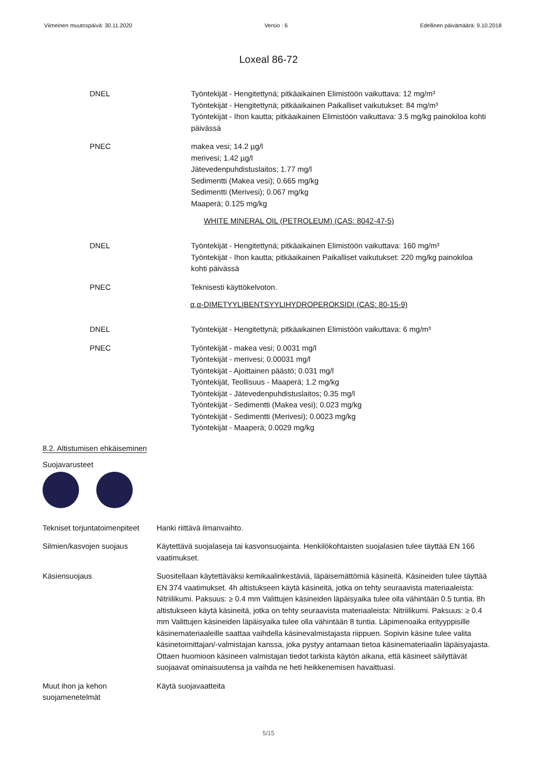Viimeinen muutospäivä: 30.11.2020 Versio : 6 Edellinen päivämäärä: 9.10.2018
Loxeal 86-72
DNEL Työntekijät - Hengitettynä; pitkäaikainen Elimistöön vaikuttava: 12 mg/m³
Työntekijät - Hengitettynä; pitkäaikainen Paikalliset vaikutukset: 84 mg/m³
Työntekijät - Ihon kautta; pitkäaikainen Elimistöön vaikuttava: 3.5 mg/kg painokiloa kohti päivässä
PNEC makea vesi; 14.2 µg/l
merivesi; 1.42 µg/l
Jätevedenpuhdistuslaitos; 1.77 mg/l
Sedimentti (Makea vesi); 0.665 mg/kg
Sedimentti (Merivesi); 0.067 mg/kg
Maaperä; 0.125 mg/kg
WHITE MINERAL OIL (PETROLEUM) (CAS: 8042-47-5)
DNEL Työntekijät - Hengitettynä; pitkäaikainen Elimistöön vaikuttava: 160 mg/m³
Työntekijät - Ihon kautta; pitkäaikainen Paikalliset vaikutukset: 220 mg/kg painokiloa kohti päivässä
PNEC Teknisesti käyttökelvoton.
α,α-DIMETYYLIBENTSYYLIHYDROPEROKSIDI (CAS: 80-15-9)
DNEL Työntekijät - Hengitettynä; pitkäaikainen Elimistöön vaikuttava: 6 mg/m³
PNEC Työntekijät - makea vesi; 0.0031 mg/l
Työntekijät - merivesi; 0.00031 mg/l
Työntekijät - Ajoittainen päästö; 0.031 mg/l
Työntekijät, Teollisuus - Maaperä; 1.2 mg/kg
Työntekijät - Jätevedenpuhdistuslaitos; 0.35 mg/l
Työntekijät - Sedimentti (Makea vesi); 0.023 mg/kg
Työntekijät - Sedimentti (Merivesi); 0.0023 mg/kg
Työntekijät - Maaperä; 0.0029 mg/kg
8.2. Altistumisen ehkäiseminen
Suojavarusteet
Tekniset torjuntatoimenpiteet
Hanki riittävä ilmanvaihto.
Silmien/kasvojen suojaus Käytettävä suojalaseja tai kasvonsuojainta. Henkilökohtaisten suojalasien tulee täyttää EN 166 vaatimukset.
Käsiensuojaus Suositellaan käytettäväksi kemikaalinkestäviä, läpäisemättömiä käsineitä. Käsineiden tulee täyttää EN 374 vaatimukset. 4h altistukseen käytä käsineitä, jotka on tehty seuraavista materiaaleista: Nitriilikumi. Paksuus: ≥ 0.4 mm Valittujen käsineiden läpäisyaika tulee olla vähintään 0.5 tuntia. 8h altistukseen käytä käsineitä, jotka on tehty seuraavista materiaaleista: Nitriilikumi. Paksuus: ≥ 0.4 mm Valittujen käsineiden läpäisyaika tulee olla vähintään 8 tuntia. Läpimenoaika erityyppisille käsinemateriaaleille saattaa vaihdella käsinevalmistajasta riippuen. Sopivin käsine tulee valita käsinetoimittajan/-valmistajan kanssa, joka pystyy antamaan tieto​a käsinemateriaalin läpäisyajasta. Ottaen huomioon käsineen valmistajan tiedot tarkista käytön aikana, että käsineet säilyttävät suojaavat ominaisuutensa ja vaihda ne heti heikkenemisen havaittuasi.
Muut ihon ja kehon suojamenetelmät
Käytä suojavaatteita
5/15